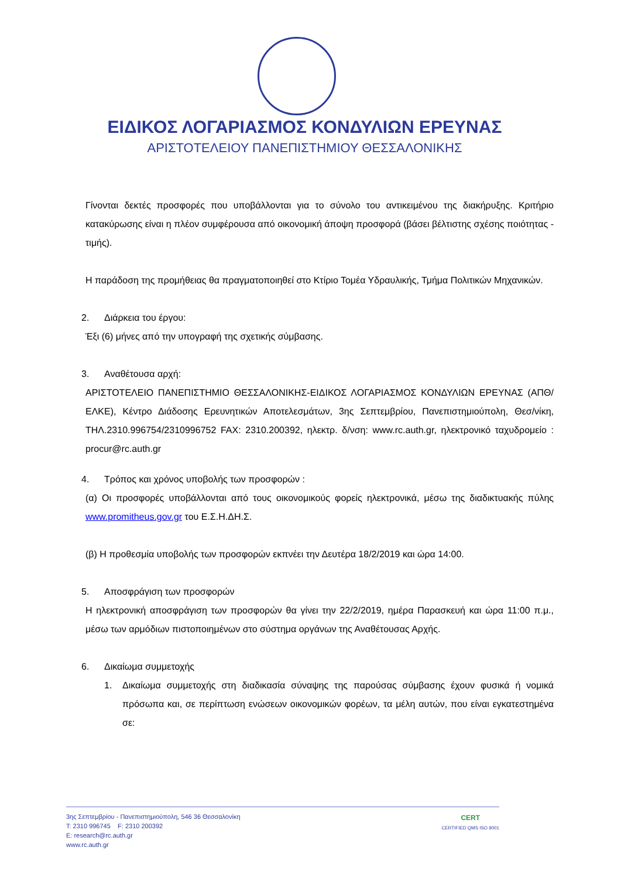ΕΙΔΙΚΟΣ ΛΟΓΑΡΙΑΣΜΟΣ ΚΟΝΔΥΛΙΩΝ ΕΡΕΥΝΑΣ
ΑΡΙΣΤΟΤΕΛΕΙΟΥ ΠΑΝΕΠΙΣΤΗΜΙΟΥ ΘΕΣΣΑΛΟΝΙΚΗΣ
Γίνονται δεκτές προσφορές που υποβάλλονται για το σύνολο του αντικειμένου της διακήρυξης. Κριτήριο κατακύρωσης είναι η πλέον συμφέρουσα από οικονομική άποψη προσφορά (βάσει βέλτιστης σχέσης ποιότητας - τιμής).
Η παράδοση της προμήθειας θα πραγματοποιηθεί στο Κτίριο Τομέα Υδραυλικής, Τμήμα Πολιτικών Μηχανικών.
2. Διάρκεια του έργου:
Έξι (6) μήνες από την υπογραφή της σχετικής σύμβασης.
3. Αναθέτουσα αρχή:
ΑΡΙΣΤΟΤΕΛΕΙΟ ΠΑΝΕΠΙΣΤΗΜΙΟ ΘΕΣΣΑΛΟΝΙΚΗΣ-ΕΙΔΙΚΟΣ ΛΟΓΑΡΙΑΣΜΟΣ ΚΟΝΔΥΛΙΩΝ ΕΡΕΥΝΑΣ (ΑΠΘ/ΕΛΚΕ), Κέντρο Διάδοσης Ερευνητικών Αποτελεσμάτων, 3ης Σεπτεμβρίου, Πανεπιστημιούπολη, Θεσ/νίκη, ΤΗΛ.2310.996754/2310996752 FAX: 2310.200392, ηλεκτρ. δ/νση: www.rc.auth.gr, ηλεκτρονικό ταχυδρομείο : procur@rc.auth.gr
4. Τρόπος και χρόνος υποβολής των προσφορών :
(α) Οι προσφορές υποβάλλονται από τους οικονομικούς φορείς ηλεκτρονικά, μέσω της διαδικτυακής πύλης www.promitheus.gov.gr του Ε.Σ.Η.ΔΗ.Σ.
(β) Η προθεσμία υποβολής των προσφορών εκπνέει την Δευτέρα 18/2/2019 και ώρα 14:00.
5. Αποσφράγιση των προσφορών
Η ηλεκτρονική αποσφράγιση των προσφορών θα γίνει την 22/2/2019, ημέρα Παρασκευή και ώρα 11:00 π.μ., μέσω των αρμόδιων πιστοποιημένων στο σύστημα οργάνων της Αναθέτουσας Αρχής.
6. Δικαίωμα συμμετοχής
1. Δικαίωμα συμμετοχής στη διαδικασία σύναψης της παρούσας σύμβασης έχουν φυσικά ή νομικά πρόσωπα και, σε περίπτωση ενώσεων οικονομικών φορέων, τα μέλη αυτών, που είναι εγκατεστημένα σε:
3ης Σεπτεμβρίου - Πανεπιστημιούπολη, 546 36 Θεσσαλονίκη
T: 2310 996745 F: 2310 200392
E: research@rc.auth.gr
www.rc.auth.gr
CERT
CERTIFIED QMS ISO 9001